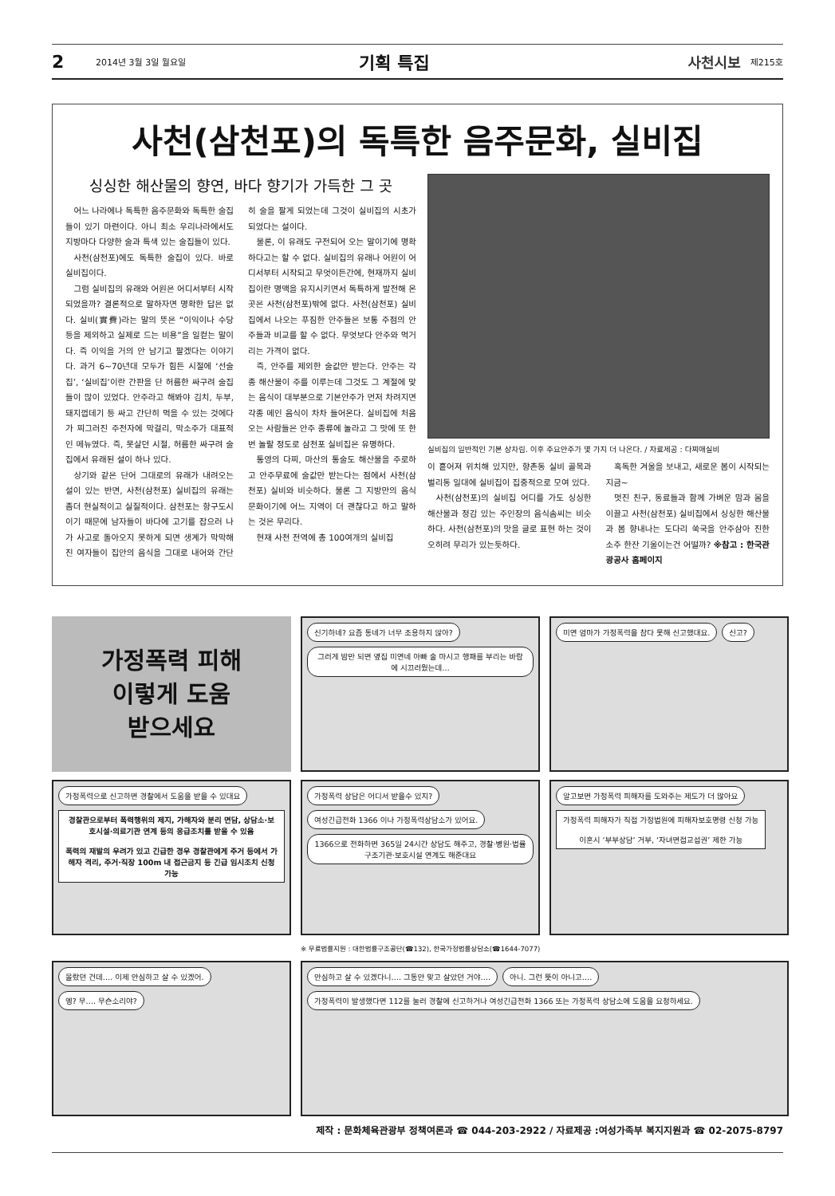2 2014년 3월 3일 월요일 기획 특집 사천시보 제215호
사천(삼천포)의 독특한 음주문화, 실비집
싱싱한 해산물의 향연, 바다 향기가 가득한 그 곳
어느 나라에나 독특한 음주문화와 독특한 술집들이 있기 마련이다. 아니 최소 우리나라에서도 지방마다 다양한 술과 특색 있는 술집들이 있다.
사천(삼천포)에도 독특한 술집이 있다. 바로 실비집이다.
그럼 실비집의 유래와 어원은 어디서부터 시작되었을까? 결론적으로 말하자면 명확한 답은 없다. 실비(實費)라는 말의 뜻은 “이익이나 수당 등을 제외하고 실제로 드는 비용”을 일컫는 말이다. 즉 이익을 거의 안 남기고 팔겠다는 이야기다. 과거 6~70년대 모두가 힘든 시절에 ‘선술집’, ‘실비집’이란 간판을 단 허름한 싸구려 술집들이 많이 있었다. 안주라고 해봐야 김치, 두부, 돼지껍데기 등 싸고 간단히 먹을 수 있는 것에다가 찌그러진 주전자에 막걸리, 막소주가 대표적인 메뉴였다. 즉, 못살던 시절, 허름한 싸구려 술집에서 유래된 설이 하나 있다.
상기와 같은 단어 그대로의 유래가 내려오는 설이 있는 반면, 사천(삼천포) 실비집의 유래는 좀더 현실적이고 실질적이다. 삼천포는 항구도시이기 때문에 남자들이 바다에 고기를 잡으러 나가 사고로 돌아오지 못하게 되면 생계가 막막해진 여자들이 집안의 음식을 그대로 내어와 간단히 술을 팔게 되었는데 그것이 실비집의 시초가 되었다는 설이다.
물론, 이 유래도 구전되어 오는 말이기에 명확하다고는 할 수 없다. 실비집의 유래나 어원이 어디서부터 시작되고 무엇이든간에, 현재까지 실비집이란 명맥을 유지시키면서 독특하게 발전해 온 곳은 사천(삼천포)밖에 없다. 사천(삼천포) 실비집에서 나오는 푸짐한 안주들은 보통 주점의 안주들과 비교를 할 수 없다. 무엇보다 안주와 먹거리는 가격이 없다.
즉, 안주를 제외한 술값만 받는다. 안주는 각종 해산물이 주를 이루는데 그것도 그 계절에 맞는 음식이 대부분으로 기본안주가 먼저 차려지면 각종 메인 음식이 차차 들어온다. 실비집에 처음 오는 사람들은 안주 종류에 놀라고 그 맛에 또 한번 놀랄 정도로 삼천포 실비집은 유명하다.
통영의 다찌, 마산의 통술도 해산물을 주로하고 안주무료에 술값만 받는다는 점에서 사천(삼천포) 실비와 비슷하다. 물론 그 지방만의 음식 문화이기에 어느 지역이 더 괜찮다고 하고 말하는 것은 무리다.
현재 사천 전역에 총 100여개의 실비집
실비집의 일반적인 기본 상차림. 이후 주요안주가 몇 가지 더 나온다. / 자료제공 : 다찌애실비
이 흩어져 위치해 있지만, 향촌동 실비 골목과 벌리동 일대에 실비집이 집중적으로 모여 있다.
사천(삼천포)의 실비집 어디를 가도 싱싱한 해산물과 정감 있는 주인장의 음식솜씨는 비슷하다. 사천(삼천포)의 맛을 글로 표현 하는 것이 오히려 무리가 있는듯하다.
혹독한 겨울을 보내고, 새로운 봄이 시작되는 지금~
멋진 친구, 동료들과 함께 가벼운 맘과 몸을 이끌고 사천(삼천포) 실비집에서 싱싱한 해산물과 봄 향내나는 도다리 쑥국을 안주삼아 진한 소주 한잔 기울이는건 어떨까? ※참고 : 한국관광공사 홈페이지
가정폭력 피해
이렇게 도움
받으세요
신기하네? 요즘 동네가 너무 조용하지 않아?
그러게 밤만 되면 옆집 미연네 아빠 술 마시고 행패를 부리는 바람에 시끄러웠는데…
미연 엄마가 가정폭력을 참다 못해 신고했대요.
신고?
가정폭력으로 신고하면 경찰에서 도움을 받을 수 있대요
경찰관으로부터 폭력행위의 제지, 가해자와 분리 면담, 상담소·보호시설·의료기관 연계 등의 응급조치를 받을 수 있음
폭력의 재발의 우려가 있고 긴급한 경우 경찰관에게 주거 등에서 가해자 격리, 주거·직장 100m 내 접근금지 등 긴급 임시조치 신청 가능
가정폭력 상담은 어디서 받을수 있지?
여성긴급전화 1366 이나 가정폭력상담소가 있어요.
1366으로 전화하면 365일 24시간 상담도 해주고, 경찰·병원·법률구조기관·보호시설 연계도 해준대요
알고보면 가정폭력 피해자를 도와주는 제도가 더 많아요
가정폭력 피해자가 직접 가정법원에 피해자보호명령 신청 가능
이혼시 ‘부부상담’ 거부, ‘자녀면접교섭권’ 제한 가능
※ 무료법률지원 : 대한법률구조공단(☎132), 한국가정법률상담소(☎1644-7077)
몰랐던 건데…. 이제 안심하고 살 수 있겠어.
엥? 무…. 무슨소리야?
안심하고 살 수 있겠다니…. 그동안 맞고 살았던 거야….
아니. 그런 뜻이 아니고….
가정폭력이 발생했다면 112를 눌러 경찰에 신고하거나 여성긴급전화 1366 또는 가정폭력 상담소에 도움을 요청하세요.
제작 : 문화체육관광부 정책여론과 ☎ 044-203-2922 / 자료제공 :여성가족부 복지지원과 ☎ 02-2075-8797